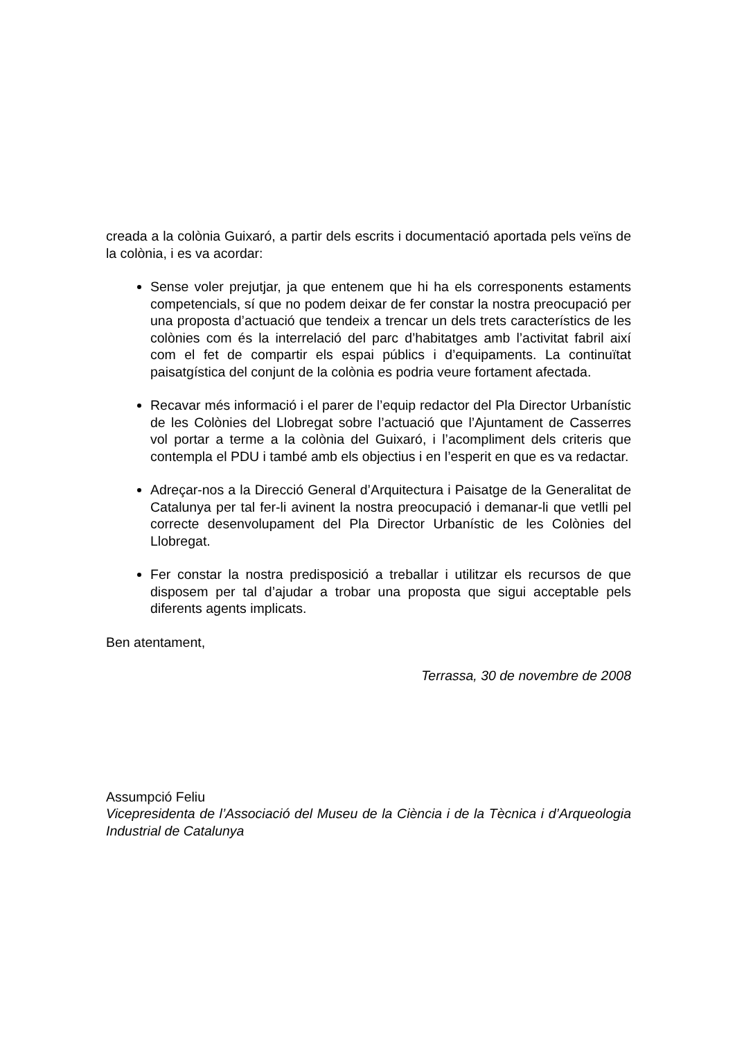creada a la colònia Guixaró, a partir dels escrits i documentació aportada pels veïns de la colònia, i es va acordar:
Sense voler prejutjar, ja que entenem que hi ha els corresponents estaments competencials, sí que no podem deixar de fer constar la nostra preocupació per una proposta d’actuació que tendeix a trencar un dels trets característics de les colònies com és la interrelació del parc d’habitatges amb l’activitat fabril així com el fet de compartir els espai públics i d’equipaments. La continuïtat paisatgística del conjunt de la colònia es podria veure fortament afectada.
Recavar més informació i el parer de l’equip redactor del Pla Director Urbanístic de les Colònies del Llobregat sobre l’actuació que l’Ajuntament de Casserres vol portar a terme a la colònia del Guixaró, i l’acompliment dels criteris que contempla el PDU i també amb els objectius i en l’esperit en que es va redactar.
Adreçar-nos a la Direcció General d’Arquitectura i Paisatge de la Generalitat de Catalunya per tal fer-li avinent la nostra preocupació i demanar-li que vetlli pel correcte desenvolupament del Pla Director Urbanístic de les Colònies del Llobregat.
Fer constar la nostra predisposició a treballar i utilitzar els recursos de que disposem per tal d’ajudar a trobar una proposta que sigui acceptable pels diferents agents implicats.
Ben atentament,
Terrassa, 30 de novembre de 2008
Assumpció Feliu
Vicepresidenta de l’Associació del Museu de la Ciència i de la Tècnica i d’Arqueologia Industrial de Catalunya